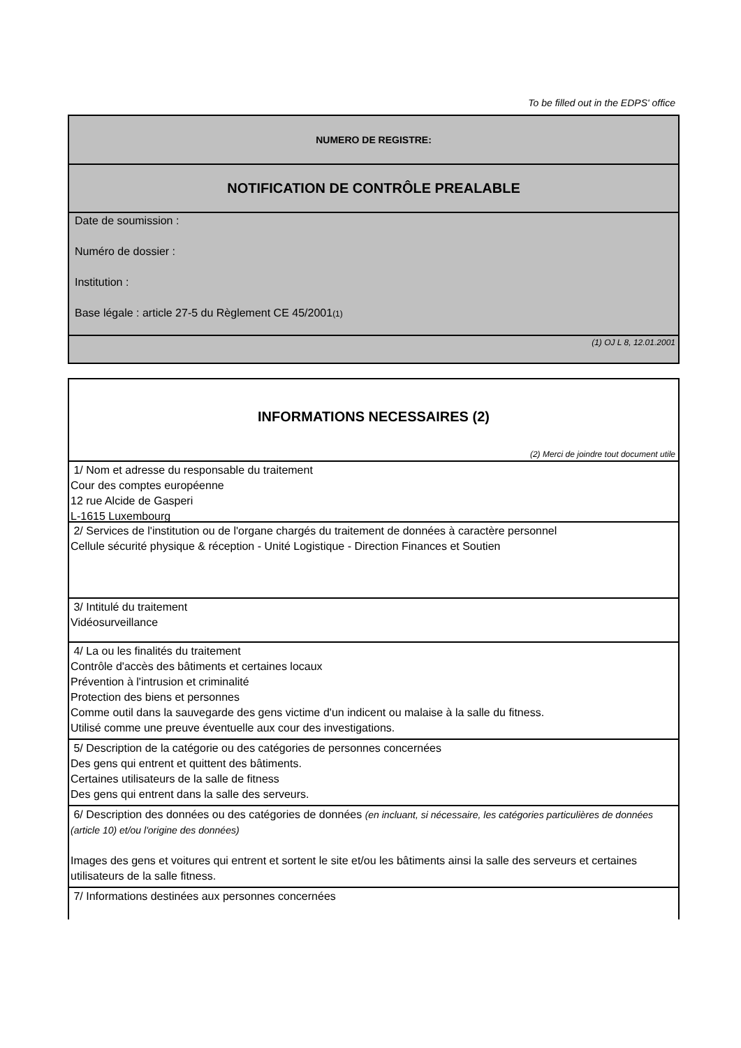To be filled out in the EDPS' office
NUMERO DE REGISTRE:
NOTIFICATION DE CONTRÔLE PREALABLE
Date de soumission :
Numéro de dossier :
Institution :
Base légale : article 27-5 du Règlement CE 45/2001(1)
(1) OJ L 8, 12.01.2001
INFORMATIONS NECESSAIRES (2)
(2) Merci de joindre tout document utile
1/ Nom et adresse du responsable du traitement
Cour des comptes européenne
12 rue Alcide de Gasperi
L-1615 Luxembourg
2/ Services de l'institution ou de l'organe chargés du traitement de données à caractère personnel
Cellule sécurité physique & réception - Unité Logistique - Direction Finances et Soutien
3/ Intitulé du traitement
Vidéosurveillance
4/ La ou les finalités du traitement
Contrôle d'accès des bâtiments et certaines locaux
Prévention à l'intrusion et criminalité
Protection des biens et personnes
Comme outil dans la sauvegarde des gens victime d'un indicent ou malaise à la salle du fitness.
Utilisé comme une preuve éventuelle aux cour des investigations.
5/ Description de la catégorie ou des catégories de personnes concernées
Des gens qui entrent et quittent des bâtiments.
Certaines utilisateurs de la salle de fitness
Des gens qui entrent dans la salle des serveurs.
6/ Description des données ou des catégories de données (en incluant, si nécessaire, les catégories particulières de données (article 10) et/ou l'origine des données)
Images des gens et voitures qui entrent et sortent le site et/ou les bâtiments ainsi la salle des serveurs et certaines utilisateurs de la salle fitness.
7/ Informations destinées aux personnes concernées